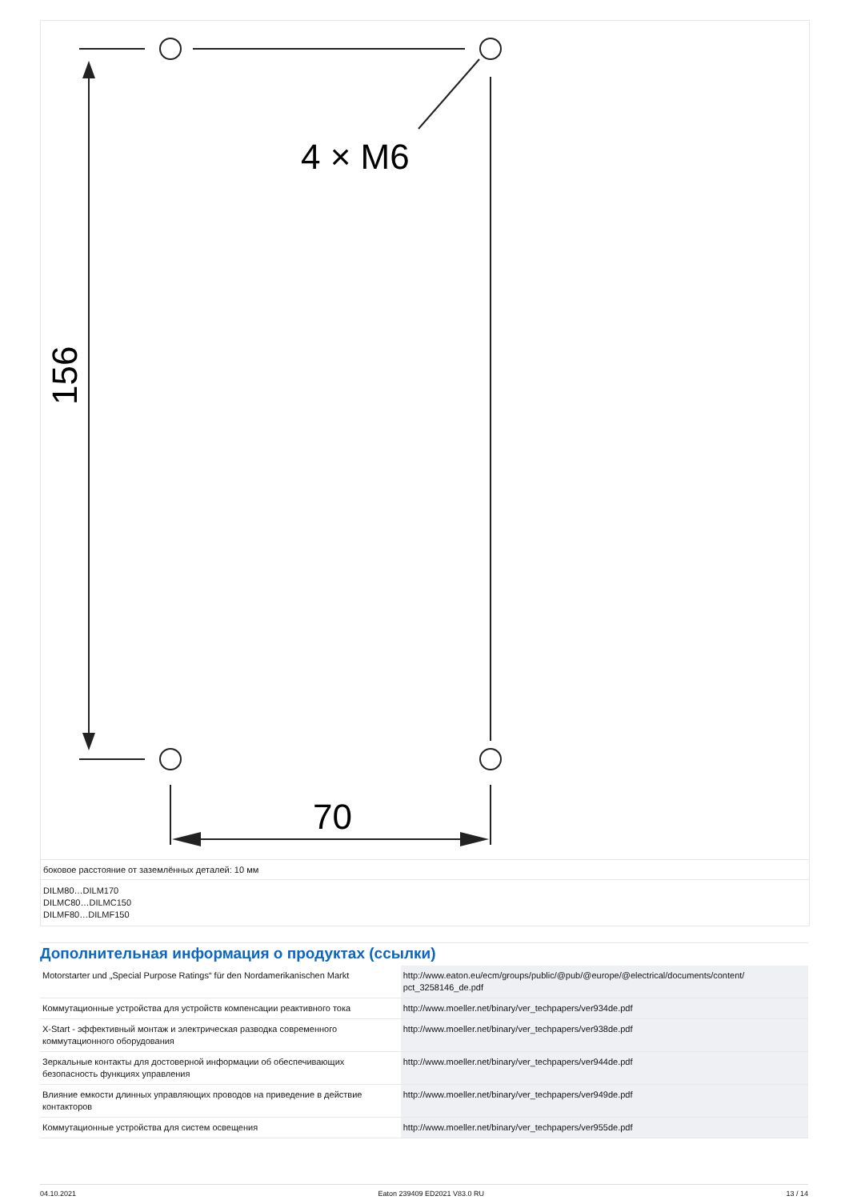4 × M6
70
156
боковое расстояние от заземлённых деталей: 10 мм
DILM80…DILM170
DILMC80…DILMC150
DILMF80…DILMF150
Дополнительная информация о продуктах (ссылки)
| Motorstarter und „Special Purpose Ratings“ für den Nordamerikanischen Markt | http://www.eaton.eu/ecm/groups/public/@pub/@europe/@electrical/documents/content/ pct_3258146_de.pdf |
| Коммутационные устройства для устройств компенсации реактивного тока | http://www.moeller.net/binary/ver_techpapers/ver934de.pdf |
| X-Start - эффективный монтаж и электрическая разводка современного коммутационного оборудования | http://www.moeller.net/binary/ver_techpapers/ver938de.pdf |
| Зеркальные контакты для достоверной информации об обеспечивающих безопасность функциях управления | http://www.moeller.net/binary/ver_techpapers/ver944de.pdf |
| Влияние емкости длинных управляющих проводов на приведение в действие контакторов | http://www.moeller.net/binary/ver_techpapers/ver949de.pdf |
| Коммутационные устройства для систем освещения | http://www.moeller.net/binary/ver_techpapers/ver955de.pdf |
04.10.2021 Eaton 239409 ED2021 V83.0 RU 13 / 14